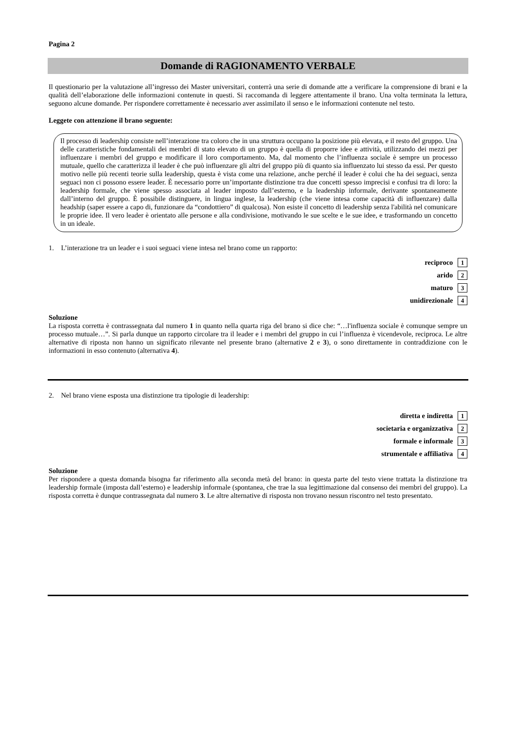Pagina 2
Domande di RAGIONAMENTO VERBALE
Il questionario per la valutazione all’ingresso dei Master universitari, conterrà una serie di domande atte a verificare la comprensione di brani e la qualità dell’elaborazione delle informazioni contenute in questi. Si raccomanda di leggere attentamente il brano. Una volta terminata la lettura, seguono alcune domande. Per rispondere correttamente è necessario aver assimilato il senso e le informazioni contenute nel testo.
Leggete con attenzione il brano seguente:
Il processo di leadership consiste nell’interazione tra coloro che in una struttura occupano la posizione più elevata, e il resto del gruppo. Una delle caratteristiche fondamentali dei membri di stato elevato di un gruppo è quella di proporre idee e attività, utilizzando dei mezzi per influenzare i membri del gruppo e modificare il loro comportamento. Ma, dal momento che l’influenza sociale è sempre un processo mutuale, quello che caratterizza il leader è che può influenzare gli altri del gruppo più di quanto sia influenzato lui stesso da essi. Per questo motivo nelle più recenti teorie sulla leadership, questa è vista come una relazione, anche perché il leader è colui che ha dei seguaci, senza seguaci non ci possono essere leader. È necessario porre un’importante distinzione tra due concetti spesso imprecisi e confusi tra di loro: la leadership formale, che viene spesso associata al leader imposto dall’esterno, e la leadership informale, derivante spontaneamente dall’interno del gruppo. È possibile distinguere, in lingua inglese, la leadership (che viene intesa come capacità di influenzare) dalla headship (saper essere a capo di, funzionare da “condottiero” di qualcosa). Non esiste il concetto di leadership senza l'abilità nel comunicare le proprie idee. Il vero leader è orientato alle persone e alla condivisione, motivando le sue scelte e le sue idee, e trasformando un concetto in un ideale.
1. L’interazione tra un leader e i suoi seguaci viene intesa nel brano come un rapporto:
reciproco 1
arido 2
maturo 3
unidirezionale 4
Soluzione
La risposta corretta è contrassegnata dal numero 1 in quanto nella quarta riga del brano si dice che: “…l'influenza sociale è comunque sempre un processo mutuale…”. Si parla dunque un rapporto circolare tra il leader e i membri del gruppo in cui l’influenza è vicendevole, reciproca. Le altre alternative di riposta non hanno un significato rilevante nel presente brano (alternative 2 e 3), o sono direttamente in contraddizione con le informazioni in esso contenuto (alternativa 4).
2. Nel brano viene esposta una distinzione tra tipologie di leadership:
diretta e indiretta 1
societaria e organizzativa 2
formale e informale 3
strumentale e affiliativa 4
Soluzione
Per rispondere a questa domanda bisogna far riferimento alla seconda metà del brano: in questa parte del testo viene trattata la distinzione tra leadership formale (imposta dall’esterno) e leadership informale (spontanea, che trae la sua legittimazione dal consenso dei membri del gruppo). La risposta corretta è dunque contrassegnata dal numero 3. Le altre alternative di risposta non trovano nessun riscontro nel testo presentato.